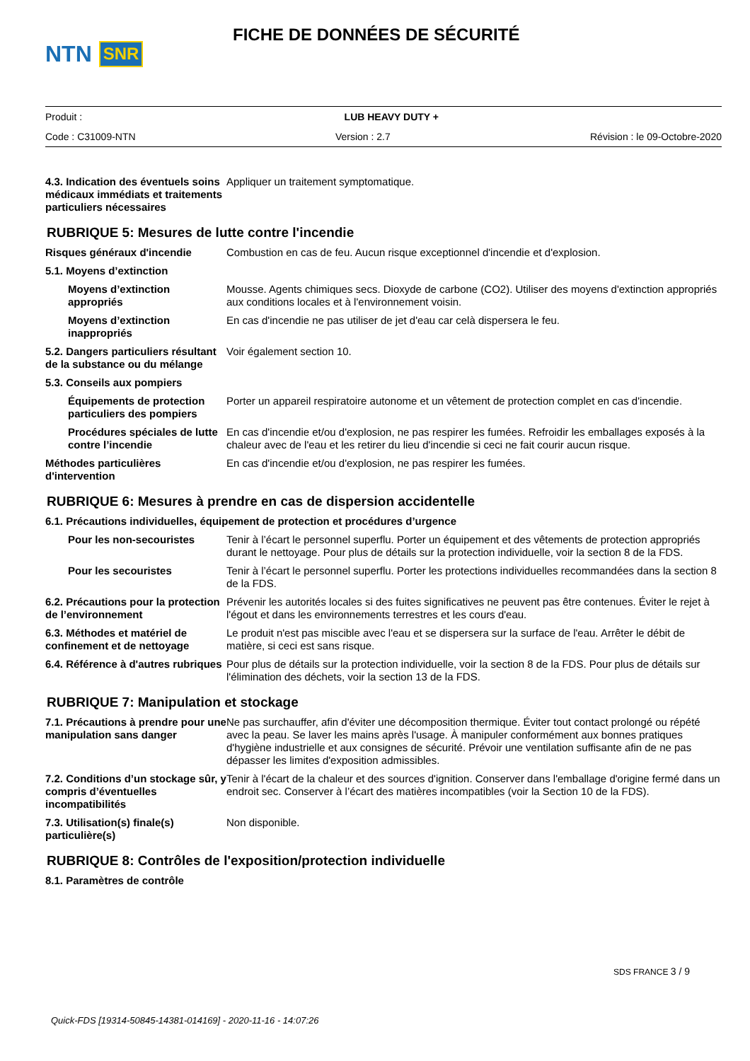NTN SNR
FICHE DE DONNÉES DE SÉCURITÉ
Produit : LUB HEAVY DUTY +
Code : C31009-NTN Version : 2.7 Révision : le 09-Octobre-2020
4.3. Indication des éventuels soins médicaux immédiats et traitements particuliers nécessaires
Appliquer un traitement symptomatique.
RUBRIQUE 5: Mesures de lutte contre l'incendie
Risques généraux d'incendie Combustion en cas de feu. Aucun risque exceptionnel d'incendie et d'explosion.
5.1. Moyens d’extinction
Moyens d’extinction appropriés
Mousse. Agents chimiques secs. Dioxyde de carbone (CO2). Utiliser des moyens d'extinction appropriés aux conditions locales et à l'environnement voisin.
Moyens d’extinction inappropriés
En cas d'incendie ne pas utiliser de jet d'eau car celà dispersera le feu.
5.2. Dangers particuliers résultant de la substance ou du mélange
Voir également section 10.
5.3. Conseils aux pompiers
Équipements de protection particuliers des pompiers
Porter un appareil respiratoire autonome et un vêtement de protection complet en cas d'incendie.
Procédures spéciales de lutte contre l’incendie
En cas d'incendie et/ou d'explosion, ne pas respirer les fumées. Refroidir les emballages exposés à la chaleur avec de l'eau et les retirer du lieu d'incendie si ceci ne fait courir aucun risque.
Méthodes particulières d'intervention
En cas d'incendie et/ou d'explosion, ne pas respirer les fumées.
RUBRIQUE 6: Mesures à prendre en cas de dispersion accidentelle
6.1. Précautions individuelles, équipement de protection et procédures d’urgence
Pour les non-secouristes Tenir à l’écart le personnel superflu. Porter un équipement et des vêtements de protection appropriés durant le nettoyage. Pour plus de détails sur la protection individuelle, voir la section 8 de la FDS.
Pour les secouristes Tenir à l’écart le personnel superflu. Porter les protections individuelles recommandées dans la section 8 de la FDS.
6.2. Précautions pour la protection de l’environnement
Prévenir les autorités locales si des fuites significatives ne peuvent pas être contenues. Éviter le rejet à l'égout et dans les environnements terrestres et les cours d'eau.
6.3. Méthodes et matériel de confinement et de nettoyage
Le produit n'est pas miscible avec l'eau et se dispersera sur la surface de l'eau. Arrêter le débit de matière, si ceci est sans risque.
6.4. Référence à d'autres rubriques
Pour plus de détails sur la protection individuelle, voir la section 8 de la FDS. Pour plus de détails sur l'élimination des déchets, voir la section 13 de la FDS.
RUBRIQUE 7: Manipulation et stockage
7.1. Précautions à prendre pour une manipulation sans danger
Ne pas surchauffer, afin d'éviter une décomposition thermique. Éviter tout contact prolongé ou répété avec la peau. Se laver les mains après l'usage. À manipuler conformément aux bonnes pratiques d'hygiène industrielle et aux consignes de sécurité. Prévoir une ventilation suffisante afin de ne pas dépasser les limites d'exposition admissibles.
7.2. Conditions d’un stockage sûr, y compris d’éventuelles incompatibilités
Tenir à l'écart de la chaleur et des sources d'ignition. Conserver dans l'emballage d'origine fermé dans un endroit sec. Conserver à l’écart des matières incompatibles (voir la Section 10 de la FDS).
7.3. Utilisation(s) finale(s) particulière(s)
Non disponible.
RUBRIQUE 8: Contrôles de l'exposition/protection individuelle
8.1. Paramètres de contrôle
SDS FRANCE 3 / 9
Quick-FDS [19314-50845-14381-014169] - 2020-11-16 - 14:07:26